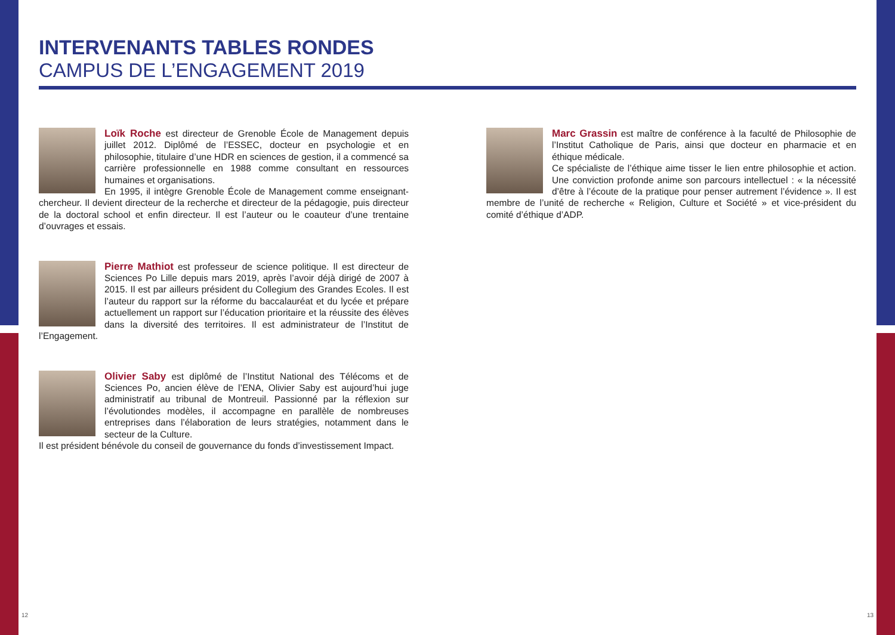INTERVENANTS TABLES RONDES
CAMPUS DE L’ENGAGEMENT 2019
Loïk Roche est directeur de Grenoble École de Management depuis juillet 2012. Diplômé de l’ESSEC, docteur en psychologie et en philosophie, titulaire d’une HDR en sciences de gestion, il a commencé sa carrière professionnelle en 1988 comme consultant en ressources humaines et organisations.
En 1995, il intègre Grenoble École de Management comme enseignant-chercheur. Il devient directeur de la recherche et directeur de la pédagogie, puis directeur de la doctoral school et enfin directeur. Il est l’auteur ou le coauteur d’une trentaine d’ouvrages et essais.
Pierre Mathiot est professeur de science politique. Il est directeur de Sciences Po Lille depuis mars 2019, après l’avoir déjà dirigé de 2007 à 2015. Il est par ailleurs président du Collegium des Grandes Ecoles. Il est l’auteur du rapport sur la réforme du baccalauréat et du lycée et prépare actuellement un rapport sur l’éducation prioritaire et la réussite des élèves dans la diversité des territoires. Il est administrateur de l’Institut de l’Engagement.
Olivier Saby est diplômé de l’Institut National des Télécoms et de Sciences Po, ancien élève de l’ENA, Olivier Saby est aujourd’hui juge administratif au tribunal de Montreuil. Passionné par la réflexion sur l’évolutiondes modèles, il accompagne en parallèle de nombreuses entreprises dans l’élaboration de leurs stratégies, notamment dans le secteur de la Culture.
Il est président bénévole du conseil de gouvernance du fonds d’investissement Impact.
Marc Grassin est maître de conférence à la faculté de Philosophie de l’Institut Catholique de Paris, ainsi que docteur en pharmacie et en éthique médicale.
Ce spécialiste de l’éthique aime tisser le lien entre philosophie et action. Une conviction profonde anime son parcours intellectuel : « la nécessité d’être à l’écoute de la pratique pour penser autrement l’évidence ». Il est membre de l’unité de recherche « Religion, Culture et Société » et vice-président du comité d’éthique d’ADP.
12 13